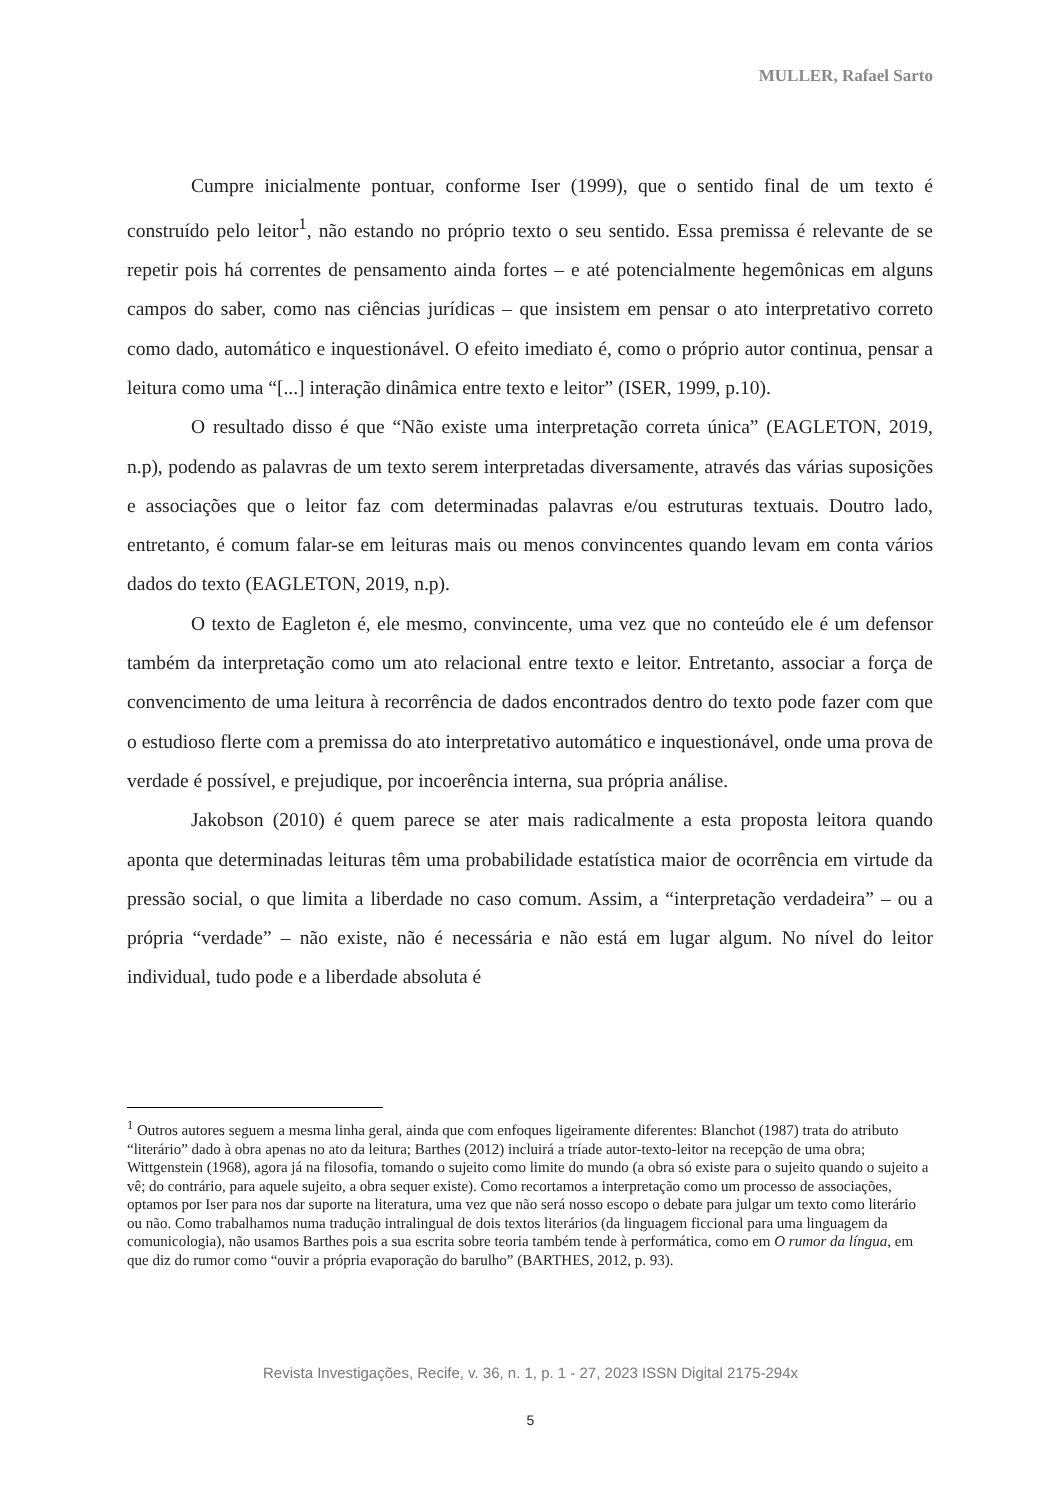MULLER, Rafael Sarto
Cumpre inicialmente pontuar, conforme Iser (1999), que o sentido final de um texto é construído pelo leitor<sup>1</sup>, não estando no próprio texto o seu sentido. Essa premissa é relevante de se repetir pois há correntes de pensamento ainda fortes – e até potencialmente hegemônicas em alguns campos do saber, como nas ciências jurídicas – que insistem em pensar o ato interpretativo correto como dado, automático e inquestionável. O efeito imediato é, como o próprio autor continua, pensar a leitura como uma “[...] interação dinâmica entre texto e leitor” (ISER, 1999, p.10).
O resultado disso é que “Não existe uma interpretação correta única” (EAGLETON, 2019, n.p), podendo as palavras de um texto serem interpretadas diversamente, através das várias suposições e associações que o leitor faz com determinadas palavras e/ou estruturas textuais. Doutro lado, entretanto, é comum falar-se em leituras mais ou menos convincentes quando levam em conta vários dados do texto (EAGLETON, 2019, n.p).
O texto de Eagleton é, ele mesmo, convincente, uma vez que no conteúdo ele é um defensor também da interpretação como um ato relacional entre texto e leitor. Entretanto, associar a força de convencimento de uma leitura à recorrência de dados encontrados dentro do texto pode fazer com que o estudioso flerte com a premissa do ato interpretativo automático e inquestionável, onde uma prova de verdade é possível, e prejudique, por incoerência interna, sua própria análise.
Jakobson (2010) é quem parece se ater mais radicalmente a esta proposta leitora quando aponta que determinadas leituras têm uma probabilidade estatística maior de ocorrência em virtude da pressão social, o que limita a liberdade no caso comum. Assim, a “interpretação verdadeira” – ou a própria “verdade” – não existe, não é necessária e não está em lugar algum. No nível do leitor individual, tudo pode e a liberdade absoluta é
<sup>1</sup> Outros autores seguem a mesma linha geral, ainda que com enfoques ligeiramente diferentes: Blanchot (1987) trata do atributo “literário” dado à obra apenas no ato da leitura; Barthes (2012) incluirá a tríade autor-texto-leitor na recepção de uma obra; Wittgenstein (1968), agora já na filosofia, tomando o sujeito como limite do mundo (a obra só existe para o sujeito quando o sujeito a vê; do contrário, para aquele sujeito, a obra sequer existe). Como recortamos a interpretação como um processo de associações, optamos por Iser para nos dar suporte na literatura, uma vez que não será nosso escopo o debate para julgar um texto como literário ou não. Como trabalhamos numa tradução intralingual de dois textos literários (da linguagem ficcional para uma linguagem da comunicologia), não usamos Barthes pois a sua escrita sobre teoria também tende à performática, como em O rumor da língua, em que diz do rumor como “ouvir a própria evaporação do barulho” (BARTHES, 2012, p. 93).
Revista Investigações, Recife, v. 36, n. 1, p. 1 - 27, 2023 ISSN Digital 2175-294x
5